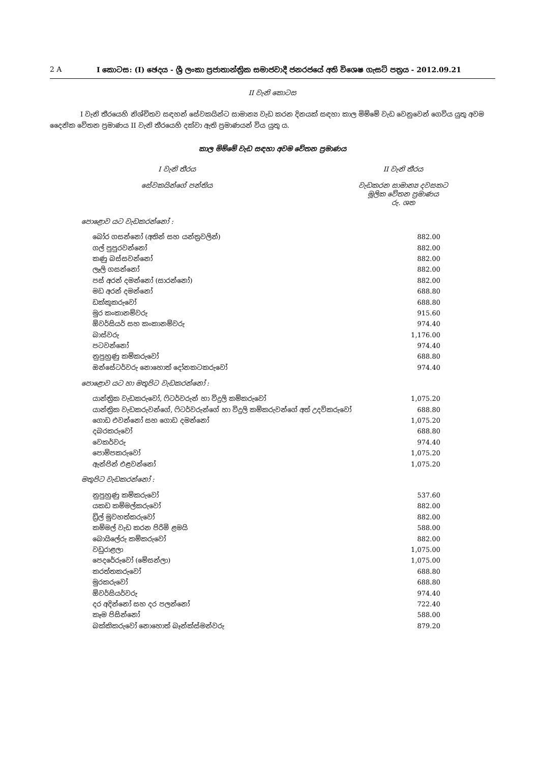2 A I කොටස: (I) ඡෙදය - ශ්‍රී ලංකා ප්‍රජාතාන්ත්‍රික සමාජවාදී ජනරජයේ අති විශෙෂ ගැසට් පත්‍රය - 2012.09.21
II වැනි කොටස
I වැනි තීරයෙහි නිශ්චිතව සඳහන් සේවකයින්ට සාමාන්‍ය වැඩ කරන දිනයක් සඳහා කාල මිම්මේ වැඩ වෙනුවෙන් ගෙවිය යුතු අවම දෛනික වේතන ප්‍රමාණය II වැනි තීරයෙහි දක්වා ඇති ප්‍රමාණයන් විය යුතු ය.
කාල මිම්මේ වැඩ සඳහා අවම වේතන ප්‍රමාණය
I වැනි තීරය
සේවකයින්ගේ පන්තිය
II වැනි තීරය
වැඩකරන සාමාන්‍ය දවසකට
මූලික වේතන ප්‍රමාණය
රු. ශත
| පොළොව යට වැඩකරන්නෝ : | |
| බෝර ගසන්නෝ (අතින් සහ යන්ත්‍රවලින්) | 882.00 |
| ගල් පුපුරවන්නෝ | 882.00 |
| කණු බස්සවන්නෝ | 882.00 |
| ලෑලි ගසන්නෝ | 882.00 |
| පස් අරන් දමන්නෝ (සාරන්නෝ) | 882.00 |
| මඩ අරන් දමන්නෝ | 688.80 |
| ඩක්කුකරුවෝ | 688.80 |
| මුර කංකානම්වරු | 915.60 |
| ඕවර්සියර් සහ කංකානම්වරු | 974.40 |
| බාස්වරු | 1,176.00 |
| පටවන්නෝ | 974.40 |
| නුපුහුණු කම්කරුවෝ | 688.80 |
| ඔන්සේටර්වරු නොහොත් දෝනකටකරුවෝ | 974.40 |
| පොළොව යට හා මතුපිට වැඩකරන්නෝ : | |
| යාන්ත්‍රික වැඩකරුවෝ, ෆිටර්වරුන් හා විදුලි කම්කරුවෝ | 1,075.20 |
| යාන්ත්‍රික වැඩකරුවන්ගේ, ෆිටර්වරුන්ගේ හා විදුලි කම්කරුවන්ගේ අත් උදව්කරුවෝ | 688.80 |
| ගොඩ එවන්නෝ සහ ගොඩ දමන්නෝ | 1,075.20 |
| දබරකරුවෝ | 688.80 |
| වෙකර්වරු | 974.40 |
| පොම්පකරුවෝ | 1,075.20 |
| ඇන්ජින් එළවන්නෝ | 1,075.20 |
| මතුපිට වැඩකරන්නෝ : | |
| නුපුහුණු කම්කරුවෝ | 537.60 |
| යකඩ කම්මල්කරුවෝ | 882.00 |
| ඩ්‍රිල් මුවහත්කරුවෝ | 882.00 |
| කම්මල් වැඩ කරන පිරිමි ළමයි | 588.00 |
| බොයිලේරු කම්කරුවෝ | 882.00 |
| වඩුරාළලා | 1,075.00 |
| පෙදරේරුවෝ (මේසන්ලා) | 1,075.00 |
| කරත්තකරුවෝ | 688.80 |
| මුරකරුවෝ | 688.80 |
| ඕවර්සියර්වරු | 974.40 |
| දර අදින්නෝ සහ දර පලන්නෝ | 722.40 |
| කෑම පිසින්නෝ | 588.00 |
| බක්කිකරුවෝ නොහොත් බෑන්ක්ස්මන්වරු | 879.20 |